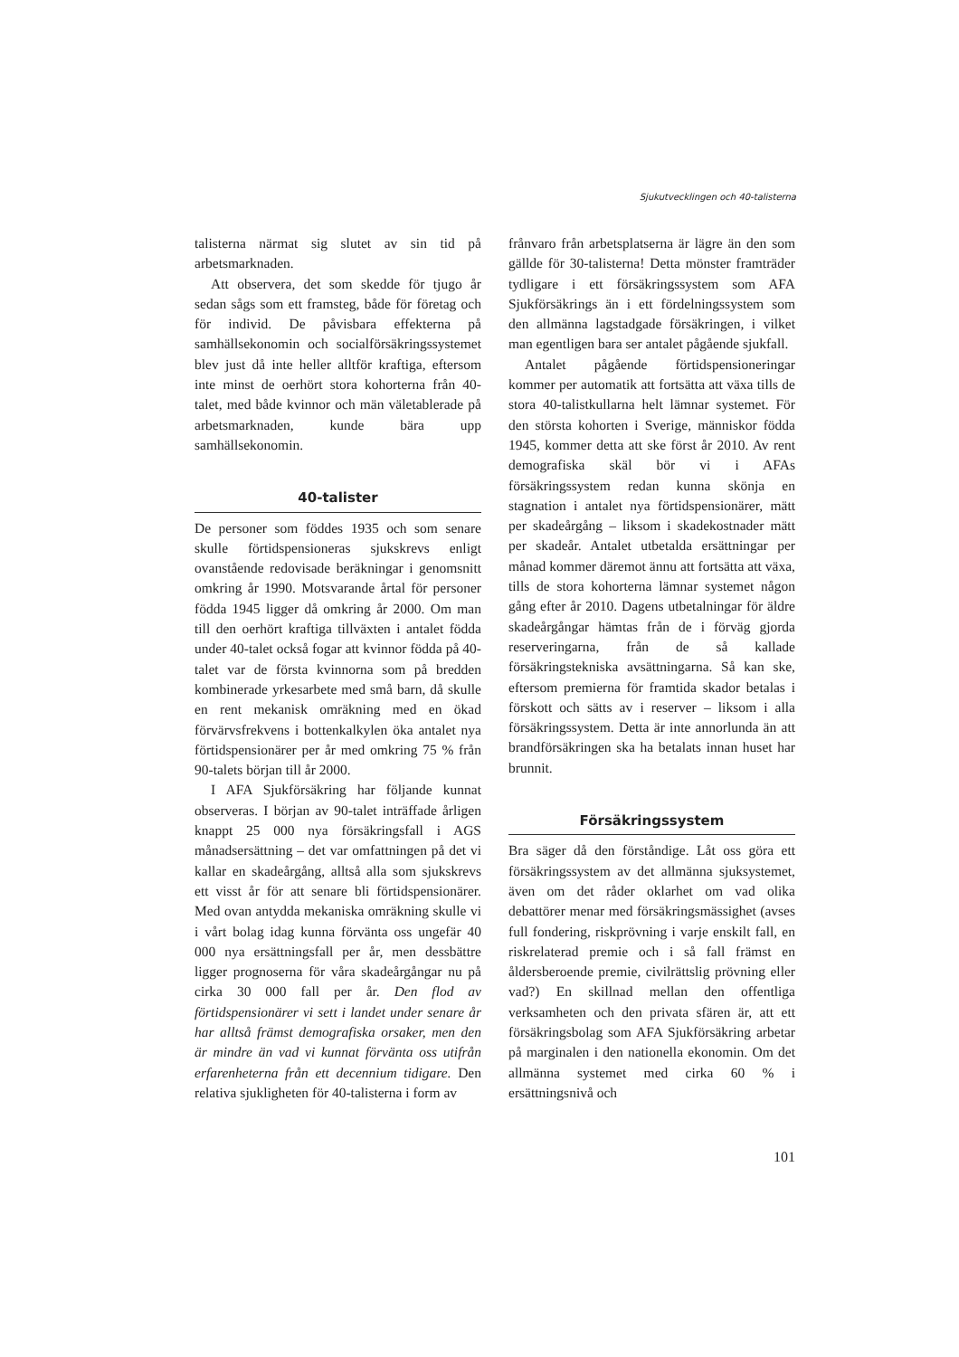Sjukutvecklingen och 40-talisterna
talisterna närmat sig slutet av sin tid på arbetsmarknaden.
Att observera, det som skedde för tjugo år sedan sågs som ett framsteg, både för företag och för individ. De påvisbara effekterna på samhällsekonomin och socialförsäkringssystemet blev just då inte heller alltför kraftiga, eftersom inte minst de oerhört stora kohorterna från 40-talet, med både kvinnor och män väletablerade på arbetsmarknaden, kunde bära upp samhällsekonomin.
40-talister
De personer som föddes 1935 och som senare skulle förtidspensioneras sjukskrevs enligt ovanstående redovisade beräkningar i genomsnitt omkring år 1990. Motsvarande årtal för personer födda 1945 ligger då omkring år 2000. Om man till den oerhört kraftiga tillväxten i antalet födda under 40-talet också fogar att kvinnor födda på 40-talet var de första kvinnorna som på bredden kombinerade yrkesarbete med små barn, då skulle en rent mekanisk omräkning med en ökad förvärvsfrekvens i bottenkalkylen öka antalet nya förtidspensionärer per år med omkring 75 % från 90-talets början till år 2000.
I AFA Sjukförsäkring har följande kunnat observeras. I början av 90-talet inträffade årligen knappt 25 000 nya försäkringsfall i AGS månadsersättning – det var omfattningen på det vi kallar en skadeårgång, alltså alla som sjukskrevs ett visst år för att senare bli förtidspensionärer. Med ovan antydda mekaniska omräkning skulle vi i vårt bolag idag kunna förvänta oss ungefär 40 000 nya ersättningsfall per år, men dessbättre ligger prognoserna för våra skadeårgångar nu på cirka 30 000 fall per år. Den flod av förtidspensionärer vi sett i landet under senare år har alltså främst demografiska orsaker, men den är mindre än vad vi kunnat förvänta oss utifrån erfarenheterna från ett decennium tidigare. Den relativa sjukligheten för 40-talisterna i form av
frånvaro från arbetsplatserna är lägre än den som gällde för 30-talisterna! Detta mönster framträder tydligare i ett försäkringssystem som AFA Sjukförsäkrings än i ett fördelningssystem som den allmänna lagstadgade försäkringen, i vilket man egentligen bara ser antalet pågående sjukfall.
Antalet pågående förtidspensioneringar kommer per automatik att fortsätta att växa tills de stora 40-talistkullarna helt lämnar systemet. För den största kohorten i Sverige, människor födda 1945, kommer detta att ske först år 2010. Av rent demografiska skäl bör vi i AFAs försäkringssystem redan kunna skönja en stagnation i antalet nya förtidspensionärer, mätt per skadeårgång – liksom i skadekostnader mätt per skadeår. Antalet utbetalda ersättningar per månad kommer däremot ännu att fortsätta att växa, tills de stora kohorterna lämnar systemet någon gång efter år 2010. Dagens utbetalningar för äldre skadeårgångar hämtas från de i förväg gjorda reserveringarna, från de så kallade försäkringstekniska avsättningarna. Så kan ske, eftersom premierna för framtida skador betalas i förskott och sätts av i reserver – liksom i alla försäkringssystem. Detta är inte annorlunda än att brandförsäkringen ska ha betalats innan huset har brunnit.
Försäkringssystem
Bra säger då den förståndige. Låt oss göra ett försäkringssystem av det allmänna sjuksystemet, även om det råder oklarhet om vad olika debattörer menar med försäkringsmässighet (avses full fondering, riskprövning i varje enskilt fall, en riskrelaterad premie och i så fall främst en åldersberoende premie, civilrättslig prövning eller vad?) En skillnad mellan den offentliga verksamheten och den privata sfären är, att ett försäkringsbolag som AFA Sjukförsäkring arbetar på marginalen i den nationella ekonomin. Om det allmänna systemet med cirka 60 % i ersättningsnivå och
101